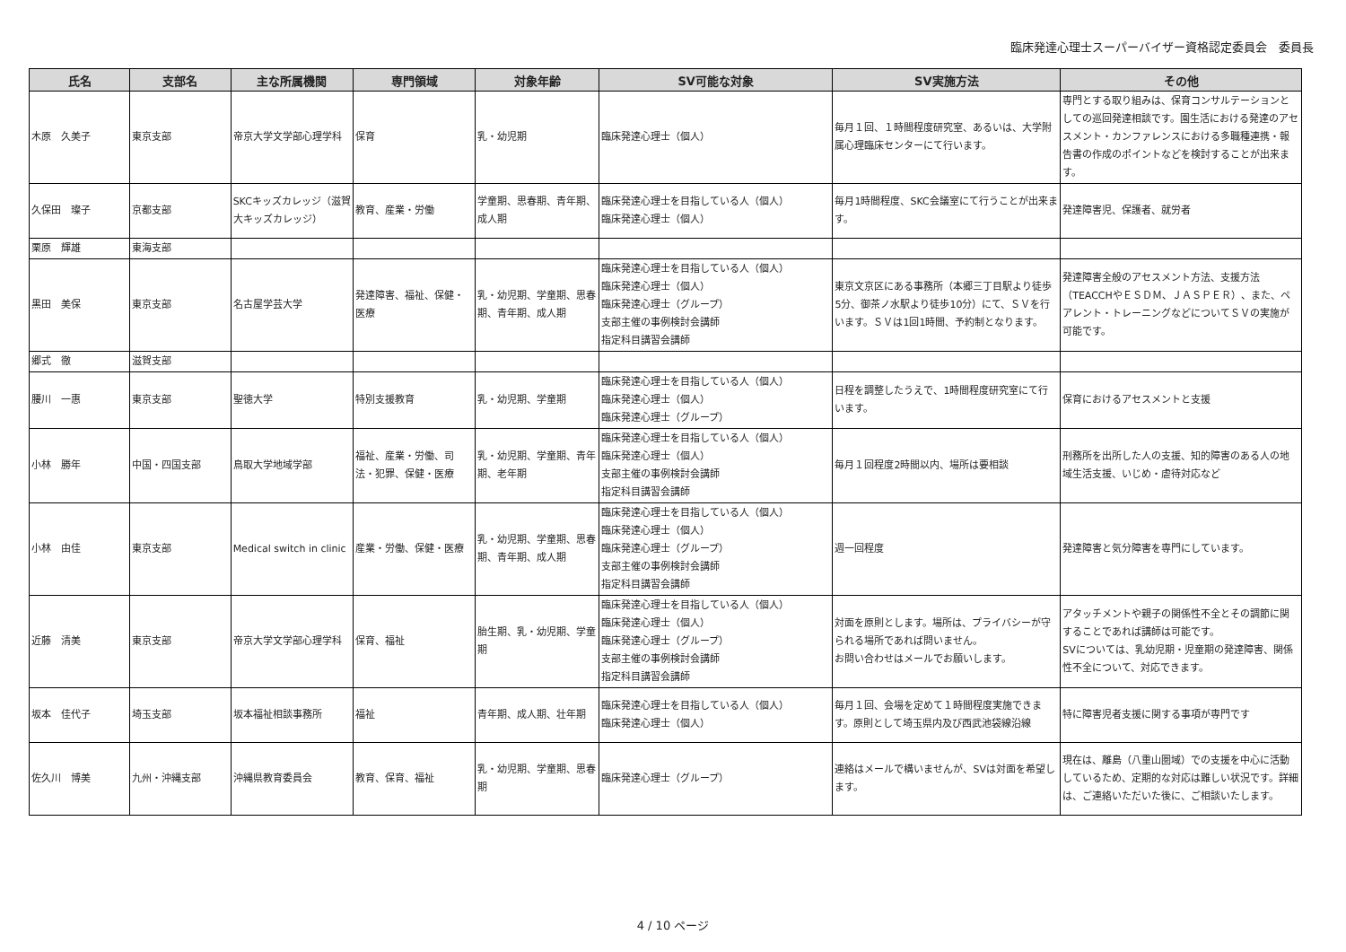臨床発達心理士スーパーバイザー資格認定委員会　委員長
| 氏名 | 支部名 | 主な所属機関 | 専門領域 | 対象年齢 | SV可能な対象 | SV実施方法 | その他 |
| --- | --- | --- | --- | --- | --- | --- | --- |
| 木原 久美子 | 東京支部 | 帝京大学文学部心理学科 | 保育 | 乳・幼児期 | 臨床発達心理士（個人） | 毎月１回、１時間程度研究室、あるいは、大学附属心理臨床センターにて行います。 | 専門とする取り組みは、保育コンサルテーションとしての巡回発達相談です。園生活における発達のアセスメント・カンファレンスにおける多職種連携・報告書の作成のポイントなどを検討することが出来ます。 |
| 久保田 璨子 | 京都支部 | SKCキッズカレッジ（滋賀大キッズカレッジ） | 教育、産業・労働 | 学童期、思春期、青年期、成人期 | 臨床発達心理士を目指している人（個人） 臨床発達心理士（個人） | 毎月1時間程度、SKC会議室にて行うことが出来ます。 | 発達障害児、保護者、就労者 |
| 栗原 輝雄 | 東海支部 | | | | | | |
| 黒田 美保 | 東京支部 | 名古屋学芸大学 | 発達障害、福祉、保健・医療 | 乳・幼児期、学童期、思春期、青年期、成人期 | 臨床発達心理士を目指している人（個人） 臨床発達心理士（個人） 臨床発達心理士（グループ） 支部主催の事例検討会講師 指定科目講習会講師 | 東京文京区にある事務所（本郷三丁目駅より徒歩5分、御茶ノ水駅より徒歩10分）にて、ＳＶを行います。ＳＶは1回1時間、予約制となります。 | 発達障害全般のアセスメント方法、支援方法（TEACCHやＥＳＤＭ、ＪＡＳＰＥＲ）、また、ペアレント・トレーニングなどについてＳＶの実施が可能です。 |
| 郷式 徹 | 滋賀支部 | | | | | | |
| 腰川 一惠 | 東京支部 | 聖徳大学 | 特別支援教育 | 乳・幼児期、学童期 | 臨床発達心理士を目指している人（個人） 臨床発達心理士（個人） 臨床発達心理士（グループ） | 日程を調整したうえで、1時間程度研究室にて行います。 | 保育におけるアセスメントと支援 |
| 小林 勝年 | 中国・四国支部 | 鳥取大学地域学部 | 福祉、産業・労働、司法・犯罪、保健・医療 | 乳・幼児期、学童期、青年期、老年期 | 臨床発達心理士を目指している人（個人） 臨床発達心理士（個人） 支部主催の事例検討会講師 指定科目講習会講師 | 毎月１回程度2時間以内、場所は要相談 | 刑務所を出所した人の支援、知的障害のある人の地域生活支援、いじめ・虐待対応など |
| 小林 由佳 | 東京支部 | Medical switch in clinic | 産業・労働、保健・医療 | 乳・幼児期、学童期、思春期、青年期、成人期 | 臨床発達心理士を目指している人（個人） 臨床発達心理士（個人） 臨床発達心理士（グループ） 支部主催の事例検討会講師 指定科目講習会講師 | 週一回程度 | 発達障害と気分障害を専門にしています。 |
| 近藤 清美 | 東京支部 | 帝京大学文学部心理学科 | 保育、福祉 | 胎生期、乳・幼児期、学童期 | 臨床発達心理士を目指している人（個人） 臨床発達心理士（個人） 臨床発達心理士（グループ） 支部主催の事例検討会講師 指定科目講習会講師 | 対面を原則とします。場所は、プライバシーが守られる場所であれば問いません。 お問い合わせはメールでお願いします。 | アタッチメントや親子の関係性不全とその調節に関することであれば講師は可能です。 SVについては、乳幼児期・児童期の発達障害、関係性不全について、対応できます。 |
| 坂本 佳代子 | 埼玉支部 | 坂本福祉相談事務所 | 福祉 | 青年期、成人期、壮年期 | 臨床発達心理士を目指している人（個人） 臨床発達心理士（個人） | 毎月１回、会場を定めて１時間程度実施できます。原則として埼玉県内及び西武池袋線沿線 | 特に障害児者支援に関する事項が専門です |
| 佐久川 博美 | 九州・沖縄支部 | 沖縄県教育委員会 | 教育、保育、福祉 | 乳・幼児期、学童期、思春期 | 臨床発達心理士（グループ） | 連絡はメールで構いませんが、SVは対面を希望します。 | 現在は、離島（八重山圏域）での支援を中心に活動しているため、定期的な対応は難しい状況です。詳細は、ご連絡いただいた後に、ご相談いたします。 |
4 / 10 ページ